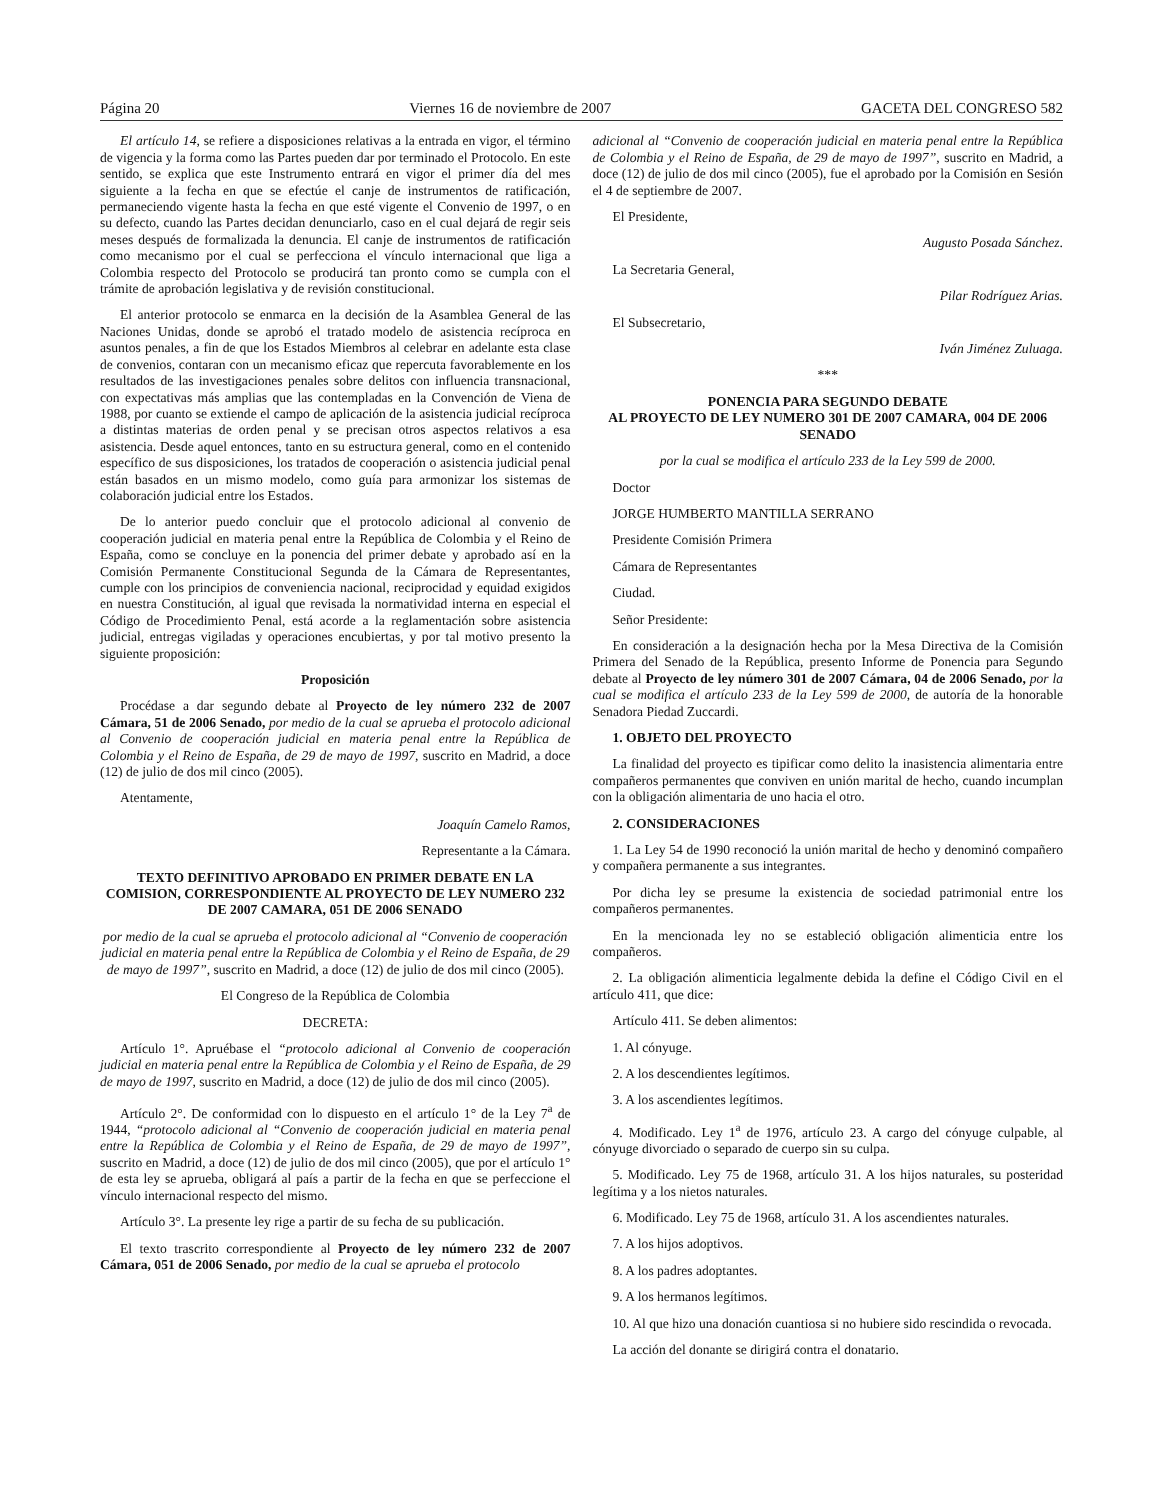Página 20 Viernes 16 de noviembre de 2007 GACETA DEL CONGRESO 582
El artículo 14, se refiere a disposiciones relativas a la entrada en vigor, el término de vigencia y la forma como las Partes pueden dar por terminado el Protocolo. En este sentido, se explica que este Instrumento entrará en vigor el primer día del mes siguiente a la fecha en que se efectúe el canje de instrumentos de ratificación, permaneciendo vigente hasta la fecha en que esté vigente el Convenio de 1997, o en su defecto, cuando las Partes decidan denunciarlo, caso en el cual dejará de regir seis meses después de formalizada la denuncia. El canje de instrumentos de ratificación como mecanismo por el cual se perfecciona el vínculo internacional que liga a Colombia respecto del Protocolo se producirá tan pronto como se cumpla con el trámite de aprobación legislativa y de revisión constitucional.
El anterior protocolo se enmarca en la decisión de la Asamblea General de las Naciones Unidas, donde se aprobó el tratado modelo de asistencia recíproca en asuntos penales, a fin de que los Estados Miembros al celebrar en adelante esta clase de convenios, contaran con un mecanismo eficaz que repercuta favorablemente en los resultados de las investigaciones penales sobre delitos con influencia transnacional, con expectativas más amplias que las contempladas en la Convención de Viena de 1988, por cuanto se extiende el campo de aplicación de la asistencia judicial recíproca a distintas materias de orden penal y se precisan otros aspectos relativos a esa asistencia. Desde aquel entonces, tanto en su estructura general, como en el contenido específico de sus disposiciones, los tratados de cooperación o asistencia judicial penal están basados en un mismo modelo, como guía para armonizar los sistemas de colaboración judicial entre los Estados.
De lo anterior puedo concluir que el protocolo adicional al convenio de cooperación judicial en materia penal entre la República de Colombia y el Reino de España, como se concluye en la ponencia del primer debate y aprobado así en la Comisión Permanente Constitucional Segunda de la Cámara de Representantes, cumple con los principios de conveniencia nacional, reciprocidad y equidad exigidos en nuestra Constitución, al igual que revisada la normatividad interna en especial el Código de Procedimiento Penal, está acorde a la reglamentación sobre asistencia judicial, entregas vigiladas y operaciones encubiertas, y por tal motivo presento la siguiente proposición:
Proposición
Procédase a dar segundo debate al Proyecto de ley número 232 de 2007 Cámara, 51 de 2006 Senado, por medio de la cual se aprueba el protocolo adicional al Convenio de cooperación judicial en materia penal entre la República de Colombia y el Reino de España, de 29 de mayo de 1997, suscrito en Madrid, a doce (12) de julio de dos mil cinco (2005).
Atentamente,
Joaquín Camelo Ramos,
Representante a la Cámara.
TEXTO DEFINITIVO APROBADO EN PRIMER DEBATE EN LA COMISION, CORRESPONDIENTE AL PROYECTO DE LEY NUMERO 232 DE 2007 CAMARA, 051 DE 2006 SENADO
por medio de la cual se aprueba el protocolo adicional al “Convenio de cooperación judicial en materia penal entre la República de Colombia y el Reino de España, de 29 de mayo de 1997”, suscrito en Madrid, a doce (12) de julio de dos mil cinco (2005).
El Congreso de la República de Colombia
DECRETA:
Artículo 1°. Apruébase el “protocolo adicional al Convenio de cooperación judicial en materia penal entre la República de Colombia y el Reino de España, de 29 de mayo de 1997, suscrito en Madrid, a doce (12) de julio de dos mil cinco (2005).
Artículo 2°. De conformidad con lo dispuesto en el artículo 1° de la Ley 7<sup>a</sup> de 1944, “protocolo adicional al “Convenio de cooperación judicial en materia penal entre la República de Colombia y el Reino de España, de 29 de mayo de 1997”, suscrito en Madrid, a doce (12) de julio de dos mil cinco (2005), que por el artículo 1° de esta ley se aprueba, obligará al país a partir de la fecha en que se perfeccione el vínculo internacional respecto del mismo.
Artículo 3°. La presente ley rige a partir de su fecha de su publicación.
El texto trascrito correspondiente al Proyecto de ley número 232 de 2007 Cámara, 051 de 2006 Senado, por medio de la cual se aprueba el protocolo
adicional al “Convenio de cooperación judicial en materia penal entre la República de Colombia y el Reino de España, de 29 de mayo de 1997”, suscrito en Madrid, a doce (12) de julio de dos mil cinco (2005), fue el aprobado por la Comisión en Sesión el 4 de septiembre de 2007.
El Presidente,
Augusto Posada Sánchez.
La Secretaria General,
Pilar Rodríguez Arias.
El Subsecretario,
Iván Jiménez Zuluaga.
***
PONENCIA PARA SEGUNDO DEBATE
AL PROYECTO DE LEY NUMERO 301 DE 2007 CAMARA, 004 DE 2006 SENADO
por la cual se modifica el artículo 233 de la Ley 599 de 2000.
Doctor
JORGE HUMBERTO MANTILLA SERRANO
Presidente Comisión Primera
Cámara de Representantes
Ciudad.
Señor Presidente:
En consideración a la designación hecha por la Mesa Directiva de la Comisión Primera del Senado de la República, presento Informe de Ponencia para Segundo debate al Proyecto de ley número 301 de 2007 Cámara, 04 de 2006 Senado, por la cual se modifica el artículo 233 de la Ley 599 de 2000, de autoría de la honorable Senadora Piedad Zuccardi.
1. OBJETO DEL PROYECTO
La finalidad del proyecto es tipificar como delito la inasistencia alimentaria entre compañeros permanentes que conviven en unión marital de hecho, cuando incumplan con la obligación alimentaria de uno hacia el otro.
2. CONSIDERACIONES
1. La Ley 54 de 1990 reconoció la unión marital de hecho y denominó compañero y compañera permanente a sus integrantes.
Por dicha ley se presume la existencia de sociedad patrimonial entre los compañeros permanentes.
En la mencionada ley no se estableció obligación alimenticia entre los compañeros.
2. La obligación alimenticia legalmente debida la define el Código Civil en el artículo 411, que dice:
Artículo 411. Se deben alimentos:
1. Al cónyuge.
2. A los descendientes legítimos.
3. A los ascendientes legítimos.
4. Modificado. Ley 1<sup>a</sup> de 1976, artículo 23. A cargo del cónyuge culpable, al cónyuge divorciado o separado de cuerpo sin su culpa.
5. Modificado. Ley 75 de 1968, artículo 31. A los hijos naturales, su posteridad legítima y a los nietos naturales.
6. Modificado. Ley 75 de 1968, artículo 31. A los ascendientes naturales.
7. A los hijos adoptivos.
8. A los padres adoptantes.
9. A los hermanos legítimos.
10. Al que hizo una donación cuantiosa si no hubiere sido rescindida o revocada.
La acción del donante se dirigirá contra el donatario.